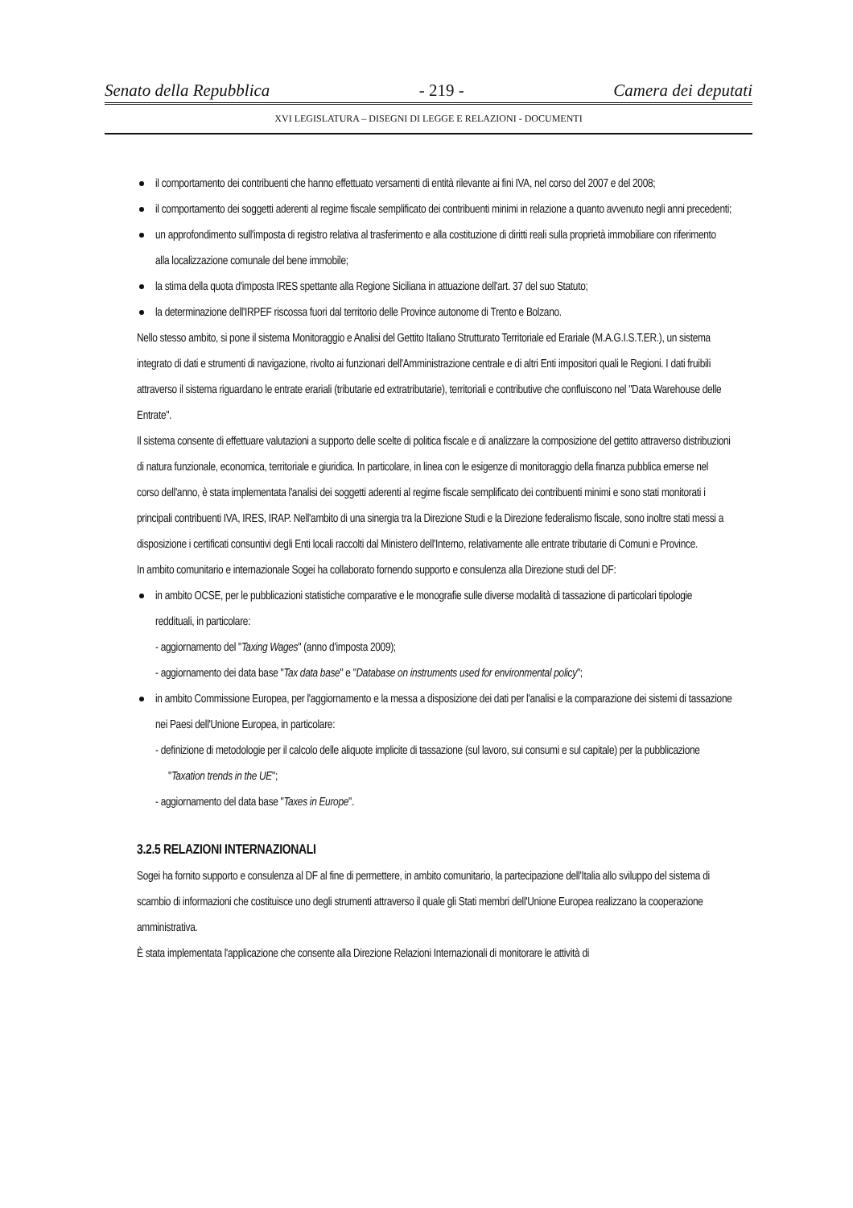Senato della Repubblica - 219 - Camera dei deputati
XVI LEGISLATURA – DISEGNI DI LEGGE E RELAZIONI - DOCUMENTI
il comportamento dei contribuenti che hanno effettuato versamenti di entità rilevante ai fini IVA, nel corso del 2007 e del 2008;
il comportamento dei soggetti aderenti al regime fiscale semplificato dei contribuenti minimi in relazione a quanto avvenuto negli anni precedenti;
un approfondimento sull'imposta di registro relativa al trasferimento e alla costituzione di diritti reali sulla proprietà immobiliare con riferimento alla localizzazione comunale del bene immobile;
la stima della quota d'imposta IRES spettante alla Regione Siciliana in attuazione dell'art. 37 del suo Statuto;
la determinazione dell'IRPEF riscossa fuori dal territorio delle Province autonome di Trento e Bolzano.
Nello stesso ambito, si pone il sistema Monitoraggio e Analisi del Gettito Italiano Strutturato Territoriale ed Erariale (M.A.G.I.S.T.ER.), un sistema integrato di dati e strumenti di navigazione, rivolto ai funzionari dell'Amministrazione centrale e di altri Enti impositori quali le Regioni. I dati fruibili attraverso il sistema riguardano le entrate erariali (tributarie ed extratributarie), territoriali e contributive che confluiscono nel "Data Warehouse delle Entrate".
Il sistema consente di effettuare valutazioni a supporto delle scelte di politica fiscale e di analizzare la composizione del gettito attraverso distribuzioni di natura funzionale, economica, territoriale e giuridica. In particolare, in linea con le esigenze di monitoraggio della finanza pubblica emerse nel corso dell'anno, è stata implementata l'analisi dei soggetti aderenti al regime fiscale semplificato dei contribuenti minimi e sono stati monitorati i principali contribuenti IVA, IRES, IRAP. Nell'ambito di una sinergia tra la Direzione Studi e la Direzione federalismo fiscale, sono inoltre stati messi a disposizione i certificati consuntivi degli Enti locali raccolti dal Ministero dell'Interno, relativamente alle entrate tributarie di Comuni e Province.
In ambito comunitario e internazionale Sogei ha collaborato fornendo supporto e consulenza alla Direzione studi del DF:
in ambito OCSE, per le pubblicazioni statistiche comparative e le monografie sulle diverse modalità di tassazione di particolari tipologie reddituali, in particolare:
- aggiornamento del "Taxing Wages" (anno d'imposta 2009);
- aggiornamento dei data base "Tax data base" e "Database on instruments used for environmental policy";
in ambito Commissione Europea, per l'aggiornamento e la messa a disposizione dei dati per l'analisi e la comparazione dei sistemi di tassazione nei Paesi dell'Unione Europea, in particolare:
- definizione di metodologie per il calcolo delle aliquote implicite di tassazione (sul lavoro, sui consumi e sul capitale) per la pubblicazione "Taxation trends in the UE";
- aggiornamento del data base "Taxes in Europe".
3.2.5 RELAZIONI INTERNAZIONALI
Sogei ha fornito supporto e consulenza al DF al fine di permettere, in ambito comunitario, la partecipazione dell'Italia allo sviluppo del sistema di scambio di informazioni che costituisce uno degli strumenti attraverso il quale gli Stati membri dell'Unione Europea realizzano la cooperazione amministrativa.
È stata implementata l'applicazione che consente alla Direzione Relazioni Internazionali di monitorare le attività di